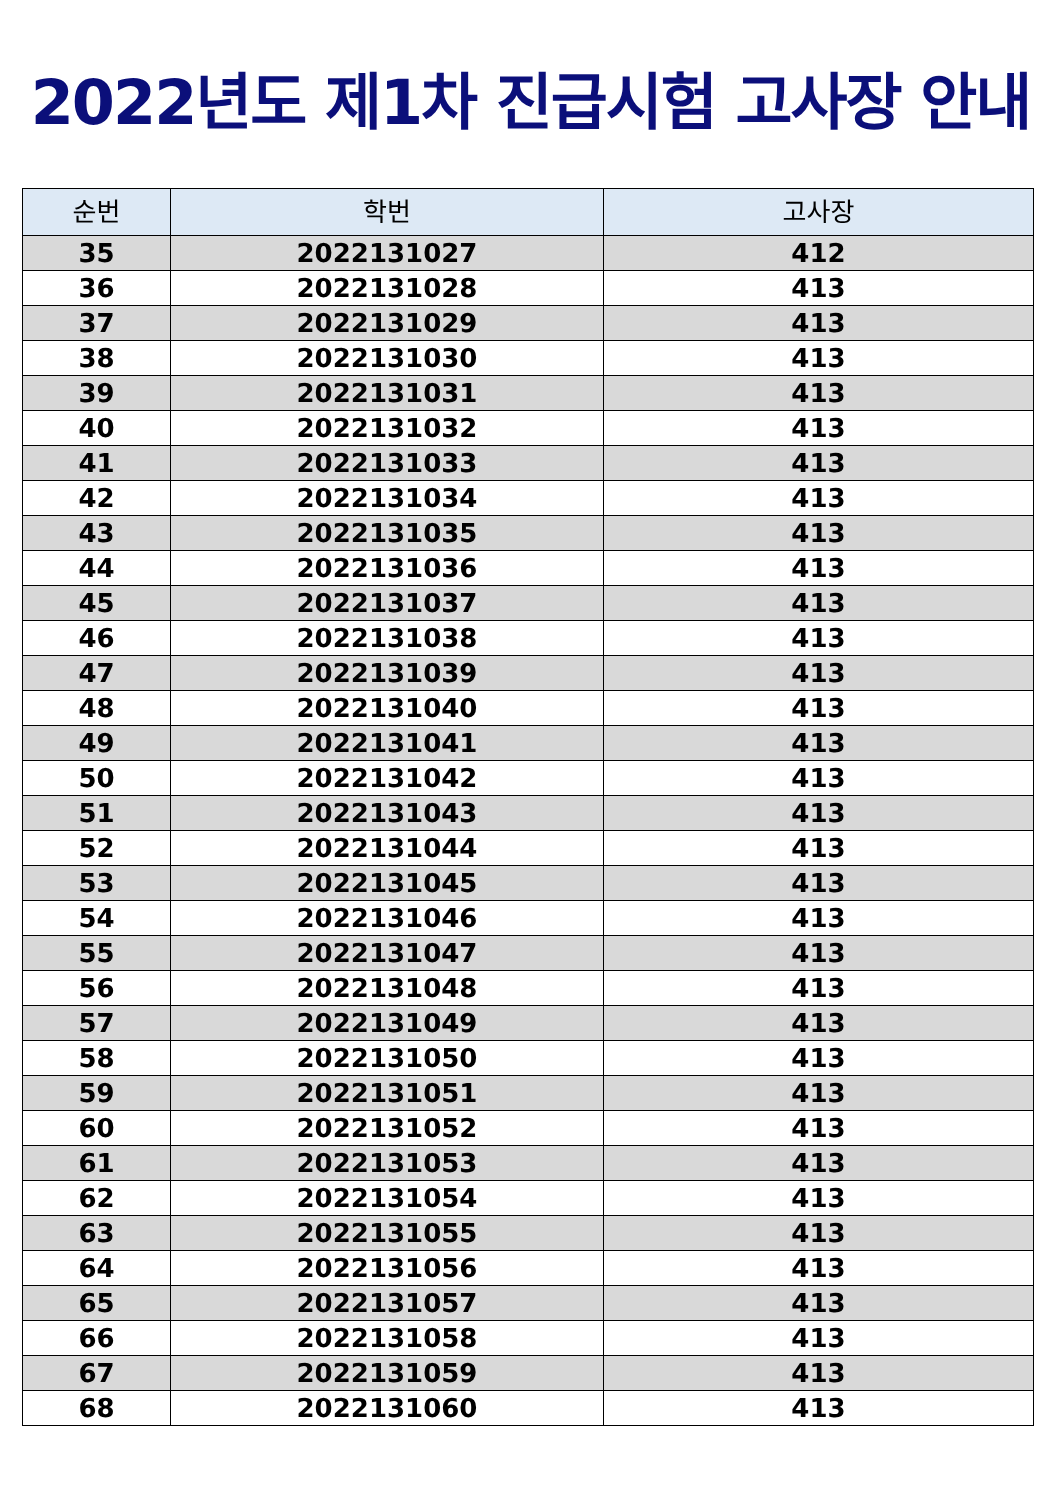2022년도 제1차 진급시험 고사장 안내
| 순번 | 학번 | 고사장 |
| --- | --- | --- |
| 35 | 2022131027 | 412 |
| 36 | 2022131028 | 413 |
| 37 | 2022131029 | 413 |
| 38 | 2022131030 | 413 |
| 39 | 2022131031 | 413 |
| 40 | 2022131032 | 413 |
| 41 | 2022131033 | 413 |
| 42 | 2022131034 | 413 |
| 43 | 2022131035 | 413 |
| 44 | 2022131036 | 413 |
| 45 | 2022131037 | 413 |
| 46 | 2022131038 | 413 |
| 47 | 2022131039 | 413 |
| 48 | 2022131040 | 413 |
| 49 | 2022131041 | 413 |
| 50 | 2022131042 | 413 |
| 51 | 2022131043 | 413 |
| 52 | 2022131044 | 413 |
| 53 | 2022131045 | 413 |
| 54 | 2022131046 | 413 |
| 55 | 2022131047 | 413 |
| 56 | 2022131048 | 413 |
| 57 | 2022131049 | 413 |
| 58 | 2022131050 | 413 |
| 59 | 2022131051 | 413 |
| 60 | 2022131052 | 413 |
| 61 | 2022131053 | 413 |
| 62 | 2022131054 | 413 |
| 63 | 2022131055 | 413 |
| 64 | 2022131056 | 413 |
| 65 | 2022131057 | 413 |
| 66 | 2022131058 | 413 |
| 67 | 2022131059 | 413 |
| 68 | 2022131060 | 413 |